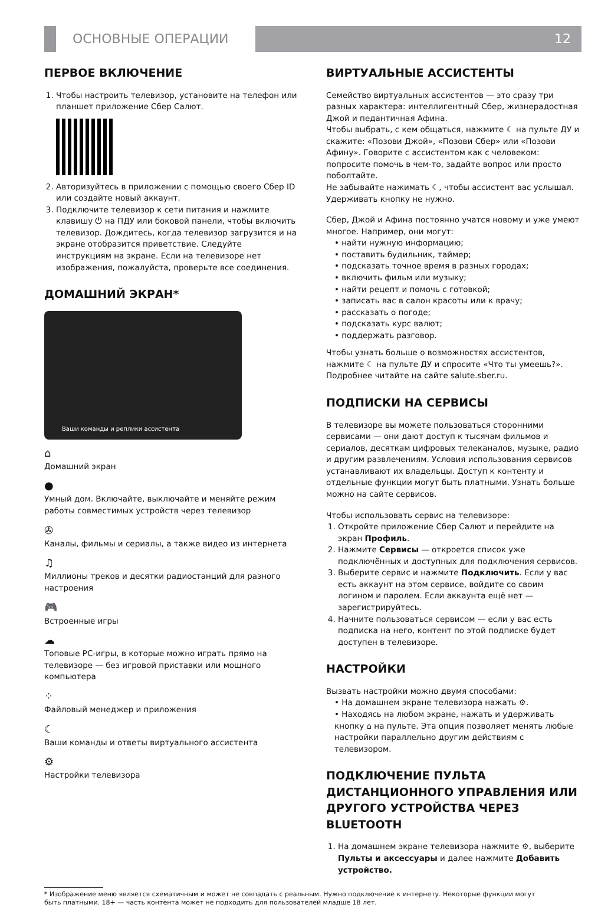ОСНОВНЫЕ ОПЕРАЦИИ 12
ПЕРВОЕ ВКЛЮЧЕНИЕ
1. Чтобы настроить телевизор, установите на телефон или планшет приложение Сбер Салют.
2. Авторизуйтесь в приложении с помощью своего Сбер ID или создайте новый аккаунт.
3. Подключите телевизор к сети питания и нажмите клавишу ⏻ на ПДУ или боковой панели, чтобы включить телевизор. Дождитесь, когда телевизор загрузится и на экране отобразится приветствие. Следуйте инструкциям на экране. Если на телевизоре нет изображения, пожалуйста, проверьте все соединения.
ДОМАШНИЙ ЭКРАН*
Ваши команды и реплики ассистента
⌂
Домашний экран
●
Умный дом. Включайте, выключайте и меняйте режим работы совместимых устройств через телевизор
✇
Каналы, фильмы и сериалы, а также видео из интернета
♫
Миллионы треков и десятки радиостанций для разного настроения
🎮
Встроенные игры
☁
Топовые PC-игры, в которые можно играть прямо на телевизоре — без игровой приставки или мощного компьютера
⁘
Файловый менеджер и приложения
☾
Ваши команды и ответы виртуального ассистента
⚙
Настройки телевизора
ВИРТУАЛЬНЫЕ АССИСТЕНТЫ
Семейство виртуальных ассистентов — это сразу три разных характера: интеллигентный Сбер, жизнерадостная Джой и педантичная Афина.
Чтобы выбрать, с кем общаться, нажмите ☾ на пульте ДУ и скажите: «Позови Джой», «Позови Сбер» или «Позови Афину». Говорите с ассистентом как с человеком: попросите помочь в чем-то, задайте вопрос или просто поболтайте.
Не забывайте нажимать ☾, чтобы ассистент вас услышал. Удерживать кнопку не нужно.
Сбер, Джой и Афина постоянно учатся новому и уже умеют многое. Например, они могут:
• найти нужную информацию;
• поставить будильник, таймер;
• подсказать точное время в разных городах;
• включить фильм или музыку;
• найти рецепт и помочь с готовкой;
• записать вас в салон красоты или к врачу;
• рассказать о погоде;
• подсказать курс валют;
• поддержать разговор.
Чтобы узнать больше о возможностях ассистентов, нажмите ☾ на пульте ДУ и спросите «Что ты умеешь?». Подробнее читайте на сайте salute.sber.ru.
ПОДПИСКИ НА СЕРВИСЫ
В телевизоре вы можете пользоваться сторонними сервисами — они дают доступ к тысячам фильмов и сериалов, десяткам цифровых телеканалов, музыке, радио и другим развлечениям. Условия использования сервисов устанавливают их владельцы. Доступ к контенту и отдельные функции могут быть платными. Узнать больше можно на сайте сервисов.
Чтобы использовать сервис на телевизоре:
1. Откройте приложение Сбер Салют и перейдите на экран Профиль.
2. Нажмите Сервисы — откроется список уже подключённых и доступных для подключения сервисов.
3. Выберите сервис и нажмите Подключить. Если у вас есть аккаунт на этом сервисе, войдите со своим логином и паролем. Если аккаунта ещё нет — зарегистрируйтесь.
4. Начните пользоваться сервисом — если у вас есть подписка на него, контент по этой подписке будет доступен в телевизоре.
НАСТРОЙКИ
Вызвать настройки можно двумя способами:
• На домашнем экране телевизора нажать ⚙.
• Находясь на любом экране, нажать и удерживать кнопку ⌂ на пульте. Эта опция позволяет менять любые настройки параллельно другим действиям с телевизором.
ПОДКЛЮЧЕНИЕ ПУЛЬТА ДИСТАНЦИОННОГО УПРАВЛЕНИЯ ИЛИ ДРУГОГО УСТРОЙСТВА ЧЕРЕЗ BLUETOOTH
1. На домашнем экране телевизора нажмите ⚙, выберите Пульты и аксессуары и далее нажмите Добавить устройство.
* Изображение меню является схематичным и может не совпадать с реальным. Нужно подключение к интернету. Некоторые функции могут
быть платными. 18+ — часть контента может не подходить для пользователей младше 18 лет.